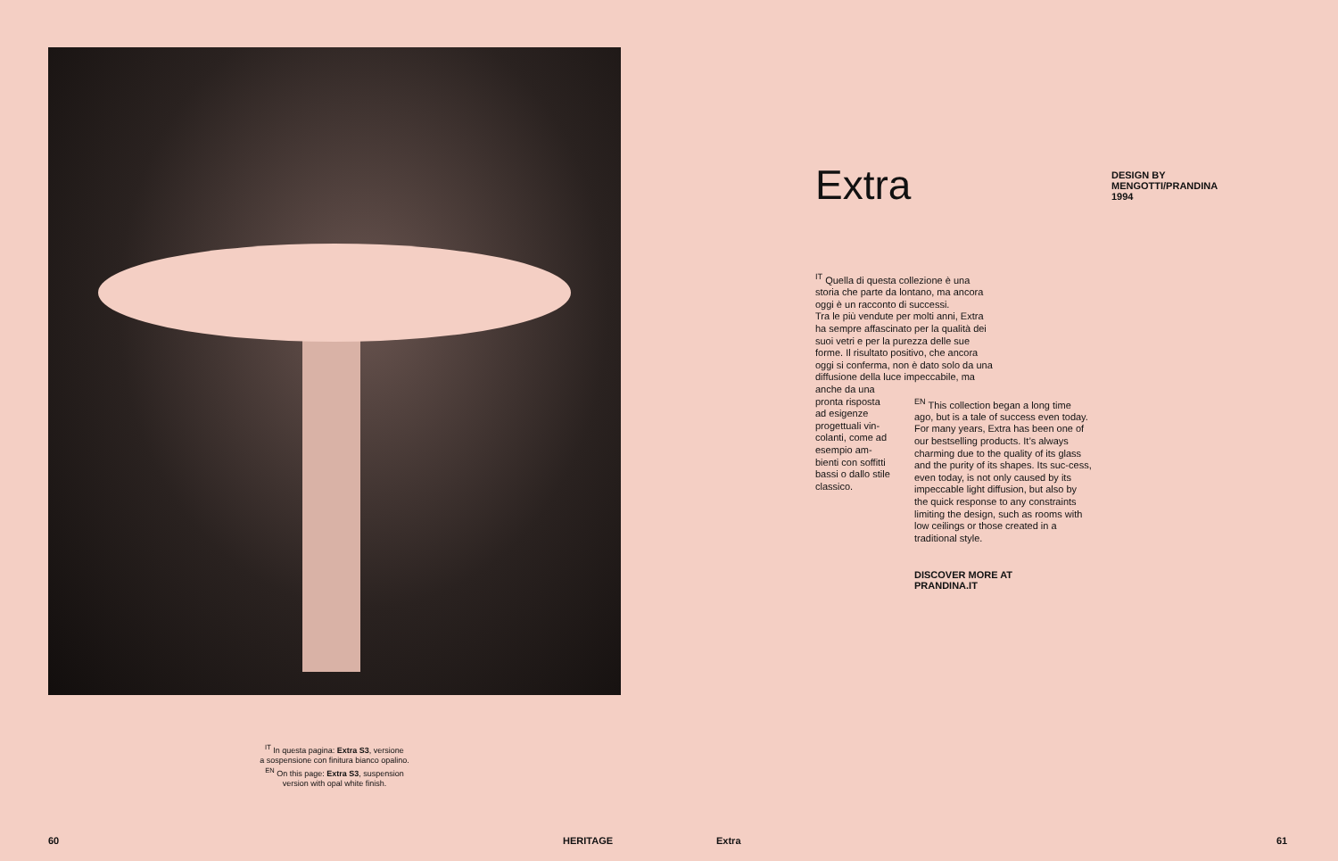<sup>IT</sup> In questa pagina: Extra S3, versione
a sospensione con finitura bianco opalino.
<sup>EN</sup> On this page: Extra S3, suspension
version with opal white finish.
Extra
DESIGN BY
MENGOTTI/PRANDINA
1994
<sup>IT</sup> Quella di questa collezione è una storia che parte da lontano, ma ancora oggi è un racconto di successi.
Tra le più vendute per molti anni, Extra ha sempre affascinato per la qualità dei suoi vetri e per la purezza delle sue forme. Il risultato positivo, che ancora oggi si conferma, non è dato solo da una diffusione della luce impeccabile, ma anche da una
pronta risposta ad esigenze progettuali vin-colanti, come ad esempio am-bienti con soffitti bassi o dallo stile classico.
<sup>EN</sup> This collection began a long time ago, but is a tale of success even today.
For many years, Extra has been one of our bestselling products. It’s always charming due to the quality of its glass and the purity of its shapes. Its suc-cess, even today, is not only caused by its impeccable light diffusion, but also by the quick response to any constraints limiting the design, such as rooms with low ceilings or those created in a traditional style.
DISCOVER MORE AT
PRANDINA.IT
60 HERITAGE Extra 61